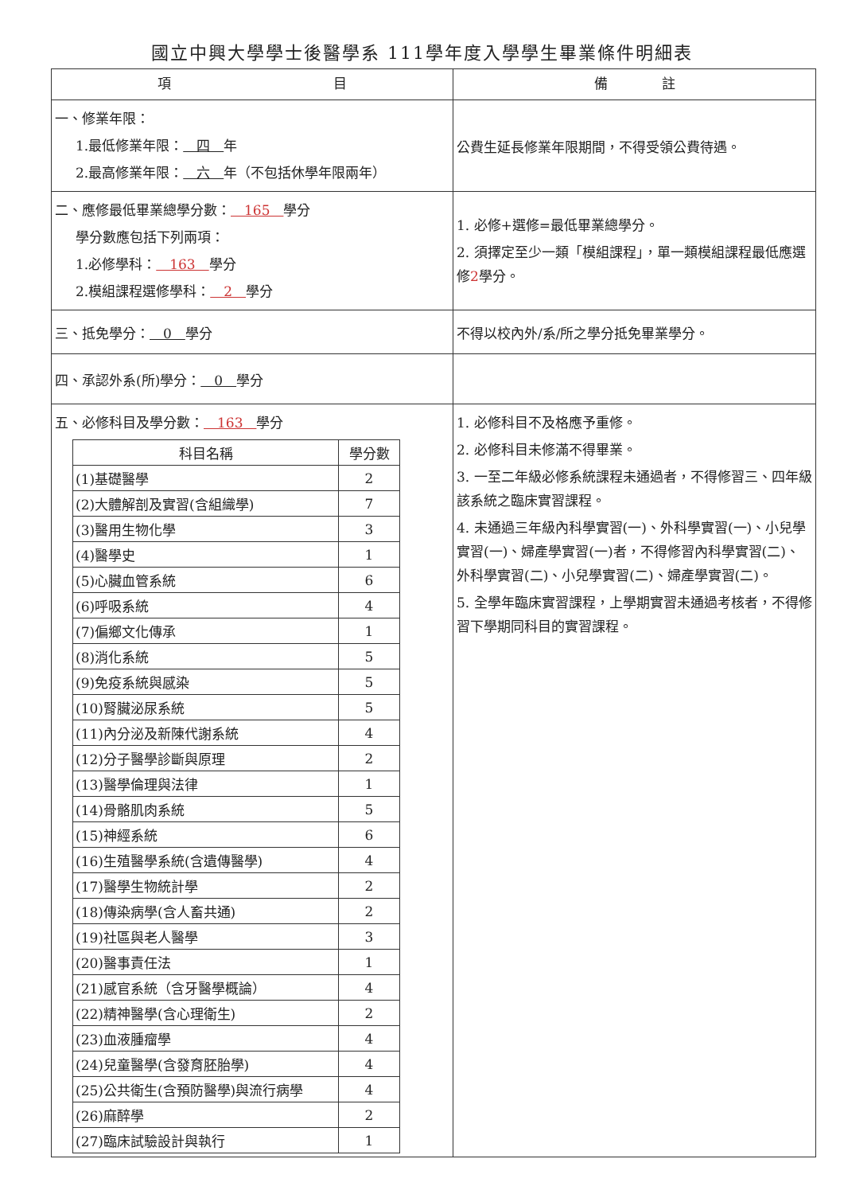國立中興大學學士後醫學系 111學年度入學學生畢業條件明細表
| 項 目 | 備 註 |
| --- | --- |
| 一、修業年限： 1.最低修業年限： 四 年 2.最高修業年限： 六 年（不包括休學年限兩年） | 公費生延長修業年限期間，不得受領公費待遇。 |
| 二、應修最低畢業總學分數： 165 學分 學分數應包括下列兩項： 1.必修學科： 163 學分 2.模組課程選修學科： 2 學分 | 1. 必修+選修=最低畢業總學分。 2. 須擇定至少一類「模組課程」，單一類模組課程最低應選修 2 學分。 |
| 三、抵免學分： 0 學分 | 不得以校內外/系/所之學分抵免畢業學分。 |
| 四、承認外系(所)學分： 0 學分 | |
| 五、必修科目及學分數： 163 學分 / 科目名稱 / 學分數 / / --- / --- / / (1)基礎醫學 / 2 / / (2)大體解剖及實習(含組織學) / 7 / / (3)醫用生物化學 / 3 / / (4)醫學史 / 1 / / (5)心臟血管系統 / 6 / / (6)呼吸系統 / 4 / / (7)偏鄉文化傳承 / 1 / / (8)消化系統 / 5 / / (9)免疫系統與感染 / 5 / / (10)腎臟泌尿系統 / 5 / / (11)內分泌及新陳代謝系統 / 4 / / (12)分子醫學診斷與原理 / 2 / / (13)醫學倫理與法律 / 1 / / (14)骨骼肌肉系統 / 5 / / (15)神經系統 / 6 / / (16)生殖醫學系統(含遺傳醫學) / 4 / / (17)醫學生物統計學 / 2 / / (18)傳染病學(含人畜共通) / 2 / / (19)社區與老人醫學 / 3 / / (20)醫事責任法 / 1 / / (21)感官系統（含牙醫學概論） / 4 / / (22)精神醫學(含心理衛生) / 2 / / (23)血液腫瘤學 / 4 / / (24)兒童醫學(含發育胚胎學) / 4 / / (25)公共衛生(含預防醫學)與流行病學 / 4 / / (26)麻醉學 / 2 / / (27)臨床試驗設計與執行 / 1 / | 1. 必修科目不及格應予重修。 2. 必修科目未修滿不得畢業。 3. 一至二年級必修系統課程未通過者，不得修習三、四年級該系統之臨床實習課程。 4. 未通過三年級內科學實習(一)、外科學實習(一)、小兒學實習(一)、婦產學實習(一)者，不得修習內科學實習(二)、外科學實習(二)、小兒學實習(二)、婦產學實習(二)。 5. 全學年臨床實習課程，上學期實習未通過考核者，不得修習下學期同科目的實習課程。 |